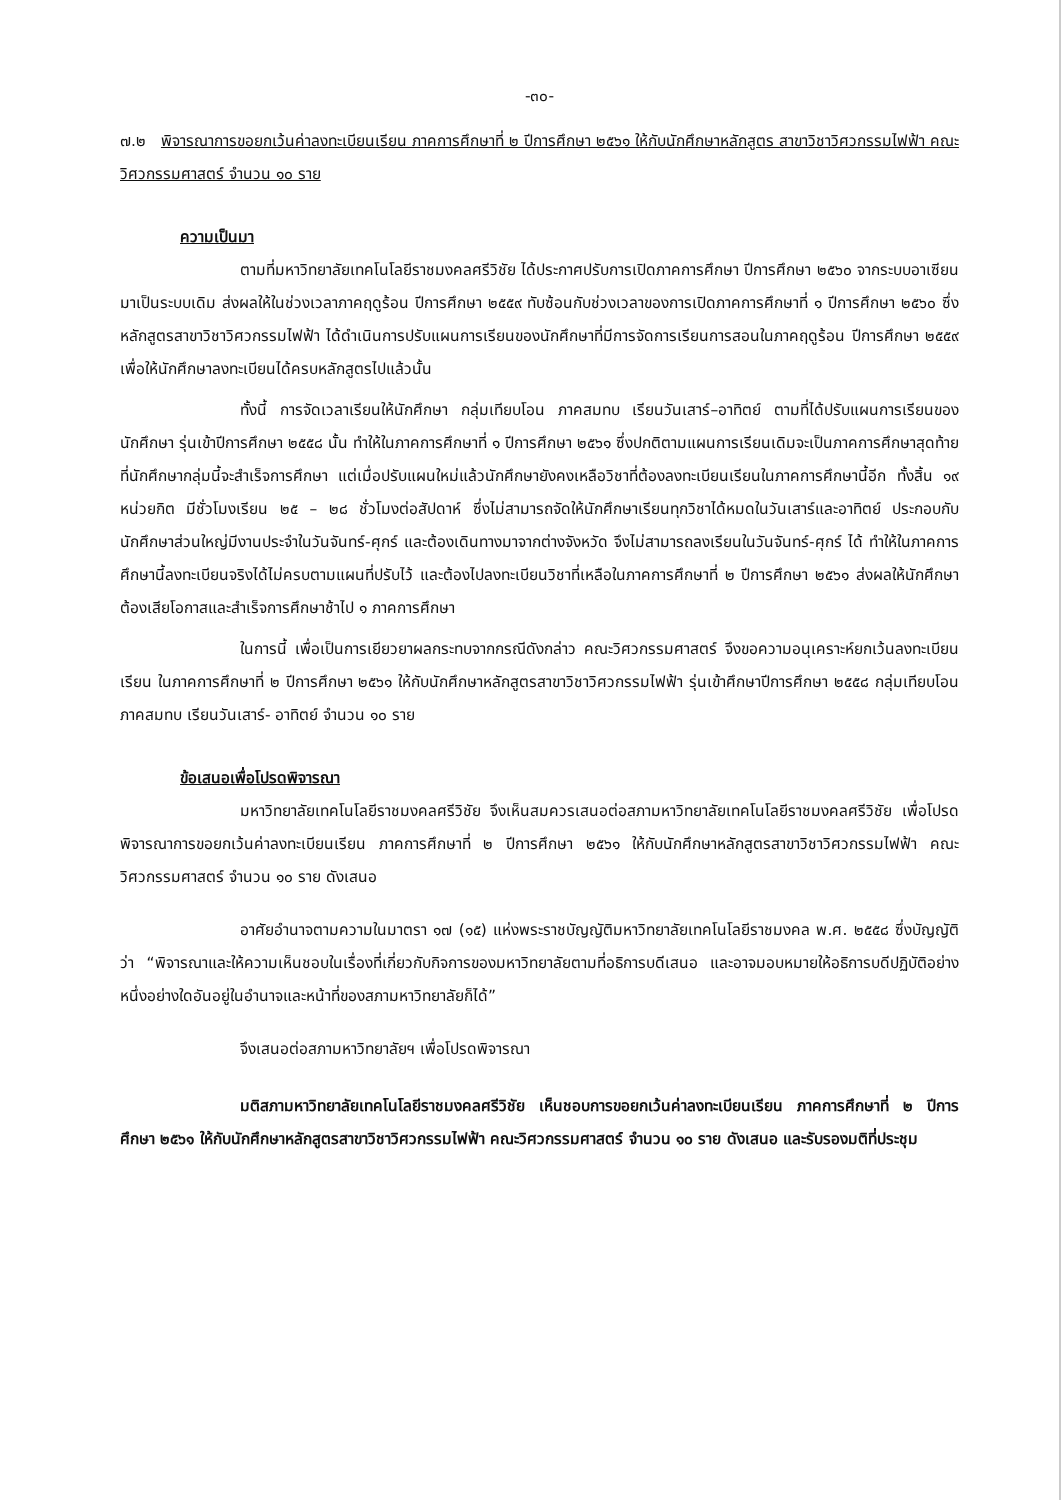-๓๐-
๗.๒ พิจารณาการขอยกเว้นค่าลงทะเบียนเรียน ภาคการศึกษาที่ ๒ ปีการศึกษา ๒๕๖๑ ให้กับนักศึกษาหลักสูตร สาขาวิชาวิศวกรรมไฟฟ้า คณะวิศวกรรมศาสตร์ จำนวน ๑๐ ราย
ความเป็นมา
ตามที่มหาวิทยาลัยเทคโนโลยีราชมงคลศรีวิชัย ได้ประกาศปรับการเปิดภาคการศึกษา ปีการศึกษา ๒๕๖๐ จากระบบอาเซียนมาเป็นระบบเดิม ส่งผลให้ในช่วงเวลาภาคฤดูร้อน ปีการศึกษา ๒๕๕๙ ทับซ้อนกับช่วงเวลาของการเปิดภาคการศึกษาที่ ๑ ปีการศึกษา ๒๕๖๐ ซึ่งหลักสูตรสาขาวิชาวิศวกรรมไฟฟ้า ได้ดำเนินการปรับแผนการเรียนของนักศึกษาที่มีการจัดการเรียนการสอนในภาคฤดูร้อน ปีการศึกษา ๒๕๕๙ เพื่อให้นักศึกษาลงทะเบียนได้ครบหลักสูตรไปแล้วนั้น
ทั้งนี้ การจัดเวลาเรียนให้นักศึกษา กลุ่มเทียบโอน ภาคสมทบ เรียนวันเสาร์–อาทิตย์ ตามที่ได้ปรับแผนการเรียนของนักศึกษา รุ่นเข้าปีการศึกษา ๒๕๕๘ นั้น ทำให้ในภาคการศึกษาที่ ๑ ปีการศึกษา ๒๕๖๑ ซึ่งปกติตามแผนการเรียนเดิมจะเป็นภาคการศึกษาสุดท้ายที่นักศึกษากลุ่มนี้จะสำเร็จการศึกษา แต่เมื่อปรับแผนใหม่แล้วนักศึกษายังคงเหลือวิชาที่ต้องลงทะเบียนเรียนในภาคการศึกษานี้อีก ทั้งสิ้น ๑๙ หน่วยกิต มีชั่วโมงเรียน ๒๕ – ๒๘ ชั่วโมงต่อสัปดาห์ ซึ่งไม่สามารถจัดให้นักศึกษาเรียนทุกวิชาได้หมดในวันเสาร์และอาทิตย์ ประกอบกับนักศึกษาส่วนใหญ่มีงานประจำในวันจันทร์-ศุกร์ และต้องเดินทางมาจากต่างจังหวัด จึงไม่สามารถลงเรียนในวันจันทร์-ศุกร์ ได้ ทำให้ในภาคการศึกษานี้ลงทะเบียนจริงได้ไม่ครบตามแผนที่ปรับไว้ และต้องไปลงทะเบียนวิชาที่เหลือในภาคการศึกษาที่ ๒ ปีการศึกษา ๒๕๖๑ ส่งผลให้นักศึกษาต้องเสียโอกาสและสำเร็จการศึกษาช้าไป ๑ ภาคการศึกษา
ในการนี้ เพื่อเป็นการเยียวยาผลกระทบจากกรณีดังกล่าว คณะวิศวกรรมศาสตร์ จึงขอความอนุเคราะห์ยกเว้นลงทะเบียนเรียน ในภาคการศึกษาที่ ๒ ปีการศึกษา ๒๕๖๑ ให้กับนักศึกษาหลักสูตรสาขาวิชาวิศวกรรมไฟฟ้า รุ่นเข้าศึกษาปีการศึกษา ๒๕๕๘ กลุ่มเทียบโอน ภาคสมทบ เรียนวันเสาร์- อาทิตย์ จำนวน ๑๐ ราย
ข้อเสนอเพื่อโปรดพิจารณา
มหาวิทยาลัยเทคโนโลยีราชมงคลศรีวิชัย จึงเห็นสมควรเสนอต่อสภามหาวิทยาลัยเทคโนโลยีราชมงคลศรีวิชัย เพื่อโปรดพิจารณาการขอยกเว้นค่าลงทะเบียนเรียน ภาคการศึกษาที่ ๒ ปีการศึกษา ๒๕๖๑ ให้กับนักศึกษาหลักสูตรสาขาวิชาวิศวกรรมไฟฟ้า คณะวิศวกรรมศาสตร์ จำนวน ๑๐ ราย ดังเสนอ
อาศัยอำนาจตามความในมาตรา ๑๗ (๑๕) แห่งพระราชบัญญัติมหาวิทยาลัยเทคโนโลยีราชมงคล พ.ศ. ๒๕๕๘ ซึ่งบัญญัติว่า “พิจารณาและให้ความเห็นชอบในเรื่องที่เกี่ยวกับกิจการของมหาวิทยาลัยตามที่อธิการบดีเสนอ และอาจมอบหมายให้อธิการบดีปฏิบัติอย่างหนึ่งอย่างใดอันอยู่ในอำนาจและหน้าที่ของสภามหาวิทยาลัยก็ได้”
จึงเสนอต่อสภามหาวิทยาลัยฯ เพื่อโปรดพิจารณา
มติสภามหาวิทยาลัยเทคโนโลยีราชมงคลศรีวิชัย เห็นชอบการขอยกเว้นค่าลงทะเบียนเรียน ภาคการศึกษาที่ ๒ ปีการศึกษา ๒๕๖๑ ให้กับนักศึกษาหลักสูตรสาขาวิชาวิศวกรรมไฟฟ้า คณะวิศวกรรมศาสตร์ จำนวน ๑๐ ราย ดังเสนอ และรับรองมติที่ประชุม